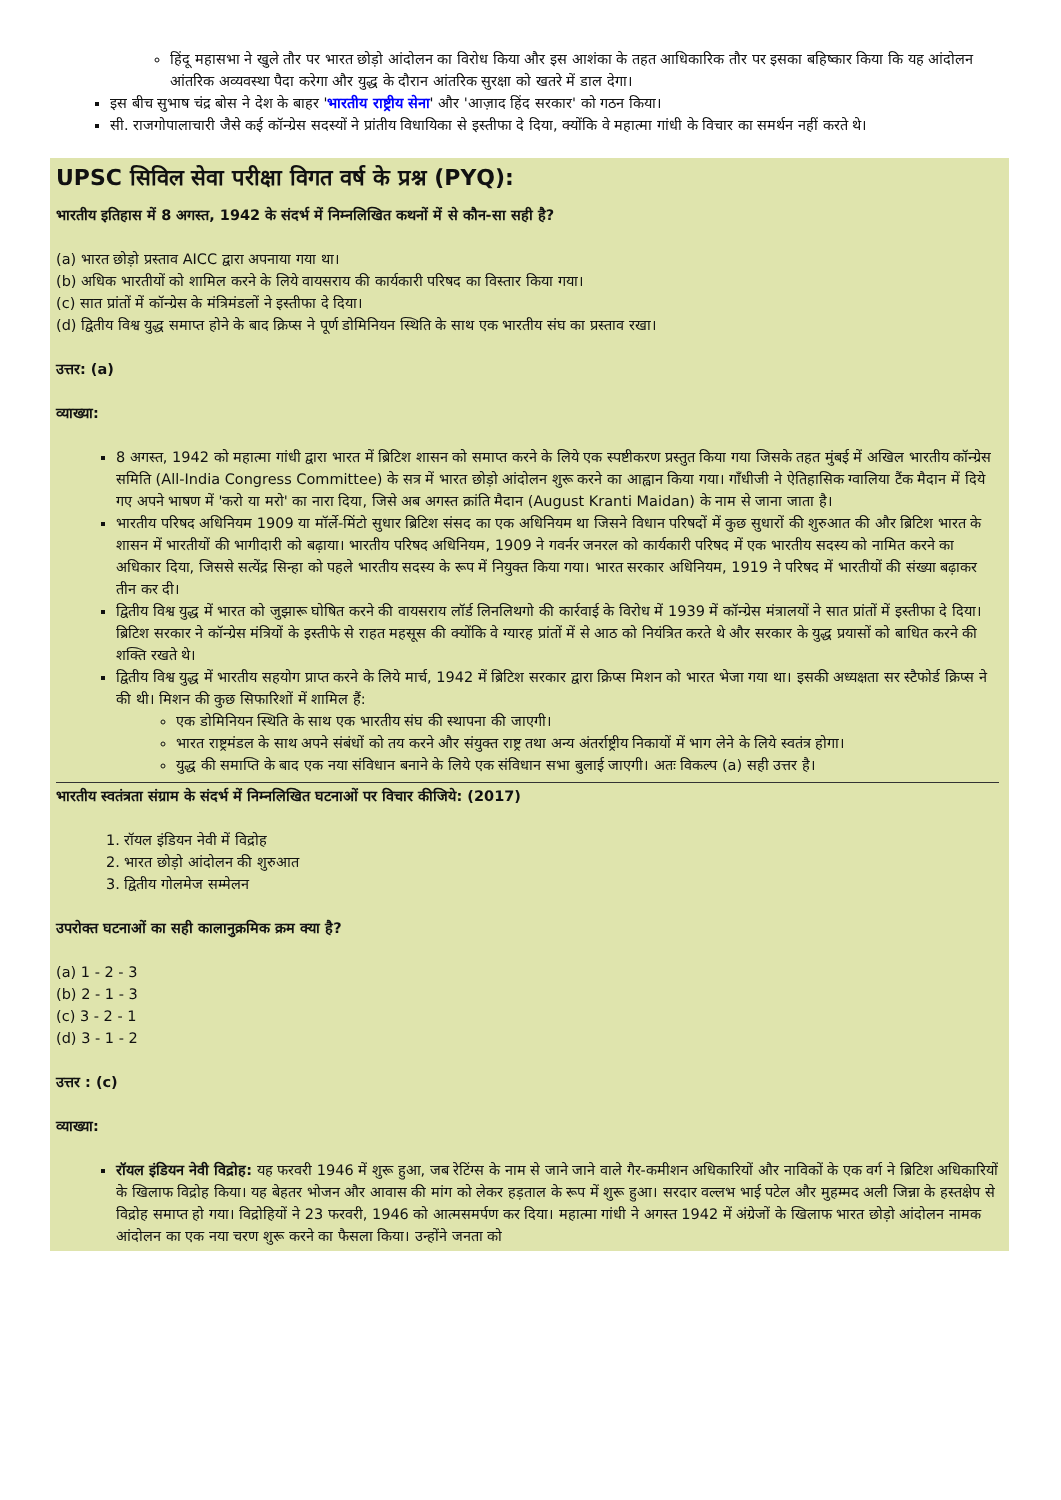हिंदू महासभा ने खुले तौर पर भारत छोड़ो आंदोलन का विरोध किया और इस आशंका के तहत आधिकारिक तौर पर इसका बहिष्कार किया कि यह आंदोलन आंतरिक अव्यवस्था पैदा करेगा और युद्ध के दौरान आंतरिक सुरक्षा को खतरे में डाल देगा।
इस बीच सुभाष चंद्र बोस ने देश के बाहर 'भारतीय राष्ट्रीय सेना' और 'आज़ाद हिंद सरकार' को गठन किया।
सी. राजगोपालाचारी जैसे कई कॉन्ग्रेस सदस्यों ने प्रांतीय विधायिका से इस्तीफा दे दिया, क्योंकि वे महात्मा गांधी के विचार का समर्थन नहीं करते थे।
UPSC सिविल सेवा परीक्षा विगत वर्ष के प्रश्न (PYQ):
भारतीय इतिहास में 8 अगस्त, 1942 के संदर्भ में निम्नलिखित कथनों में से कौन-सा सही है?
(a) भारत छोड़ो प्रस्ताव AICC द्वारा अपनाया गया था।
(b) अधिक भारतीयों को शामिल करने के लिये वायसराय की कार्यकारी परिषद का विस्तार किया गया।
(c) सात प्रांतों में कॉन्ग्रेस के मंत्रिमंडलों ने इस्तीफा दे दिया।
(d) द्वितीय विश्व युद्ध समाप्त होने के बाद क्रिप्स ने पूर्ण डोमिनियन स्थिति के साथ एक भारतीय संघ का प्रस्ताव रखा।
उत्तर: (a)
व्याख्या:
8 अगस्त, 1942 को महात्मा गांधी द्वारा भारत में ब्रिटिश शासन को समाप्त करने के लिये एक स्पष्टीकरण प्रस्तुत किया गया जिसके तहत मुंबई में अखिल भारतीय कॉन्ग्रेस समिति (All-India Congress Committee) के सत्र में भारत छोड़ो आंदोलन शुरू करने का आह्वान किया गया। गाँधीजी ने ऐतिहासिक ग्वालिया टैंक मैदान में दिये गए अपने भाषण में 'करो या मरो' का नारा दिया, जिसे अब अगस्त क्रांति मैदान (August Kranti Maidan) के नाम से जाना जाता है।
भारतीय परिषद अधिनियम 1909 या मॉर्ले-मिंटो सुधार ब्रिटिश संसद का एक अधिनियम था जिसने विधान परिषदों में कुछ सुधारों की शुरुआत की और ब्रिटिश भारत के शासन में भारतीयों की भागीदारी को बढ़ाया। भारतीय परिषद अधिनियम, 1909 ने गवर्नर जनरल को कार्यकारी परिषद में एक भारतीय सदस्य को नामित करने का अधिकार दिया, जिससे सत्येंद्र सिन्हा को पहले भारतीय सदस्य के रूप में नियुक्त किया गया। भारत सरकार अधिनियम, 1919 ने परिषद में भारतीयों की संख्या बढ़ाकर तीन कर दी।
द्वितीय विश्व युद्ध में भारत को जुझारू घोषित करने की वायसराय लॉर्ड लिनलिथगो की कार्रवाई के विरोध में 1939 में कॉन्ग्रेस मंत्रालयों ने सात प्रांतों में इस्तीफा दे दिया। ब्रिटिश सरकार ने कॉन्ग्रेस मंत्रियों के इस्तीफे से राहत महसूस की क्योंकि वे ग्यारह प्रांतों में से आठ को नियंत्रित करते थे और सरकार के युद्ध प्रयासों को बाधित करने की शक्ति रखते थे।
द्वितीय विश्व युद्ध में भारतीय सहयोग प्राप्त करने के लिये मार्च, 1942 में ब्रिटिश सरकार द्वारा क्रिप्स मिशन को भारत भेजा गया था। इसकी अध्यक्षता सर स्टैफोर्ड क्रिप्स ने की थी। मिशन की कुछ सिफारिशों में शामिल हैं:
एक डोमिनियन स्थिति के साथ एक भारतीय संघ की स्थापना की जाएगी।
भारत राष्ट्रमंडल के साथ अपने संबंधों को तय करने और संयुक्त राष्ट्र तथा अन्य अंतर्राष्ट्रीय निकायों में भाग लेने के लिये स्वतंत्र होगा।
युद्ध की समाप्ति के बाद एक नया संविधान बनाने के लिये एक संविधान सभा बुलाई जाएगी। अतः विकल्प (a) सही उत्तर है।
भारतीय स्वतंत्रता संग्राम के संदर्भ में निम्नलिखित घटनाओं पर विचार कीजिये: (2017)
1. रॉयल इंडियन नेवी में विद्रोह
2. भारत छोड़ो आंदोलन की शुरुआत
3. द्वितीय गोलमेज सम्मेलन
उपरोक्त घटनाओं का सही कालानुक्रमिक क्रम क्या है?
(a) 1 - 2 - 3
(b) 2 - 1 - 3
(c) 3 - 2 - 1
(d) 3 - 1 - 2
उत्तर : (c)
व्याख्या:
रॉयल इंडियन नेवी विद्रोह: यह फरवरी 1946 में शुरू हुआ, जब रेटिंग्स के नाम से जाने जाने वाले गैर-कमीशन अधिकारियों और नाविकों के एक वर्ग ने ब्रिटिश अधिकारियों के खिलाफ विद्रोह किया। यह बेहतर भोजन और आवास की मांग को लेकर हड़ताल के रूप में शुरू हुआ। सरदार वल्लभ भाई पटेल और मुहम्मद अली जिन्ना के हस्तक्षेप से विद्रोह समाप्त हो गया। विद्रोहियों ने 23 फरवरी, 1946 को आत्मसमर्पण कर दिया। महात्मा गांधी ने अगस्त 1942 में अंग्रेजों के खिलाफ भारत छोड़ो आंदोलन नामक आंदोलन का एक नया चरण शुरू करने का फैसला किया। उन्होंने जनता को